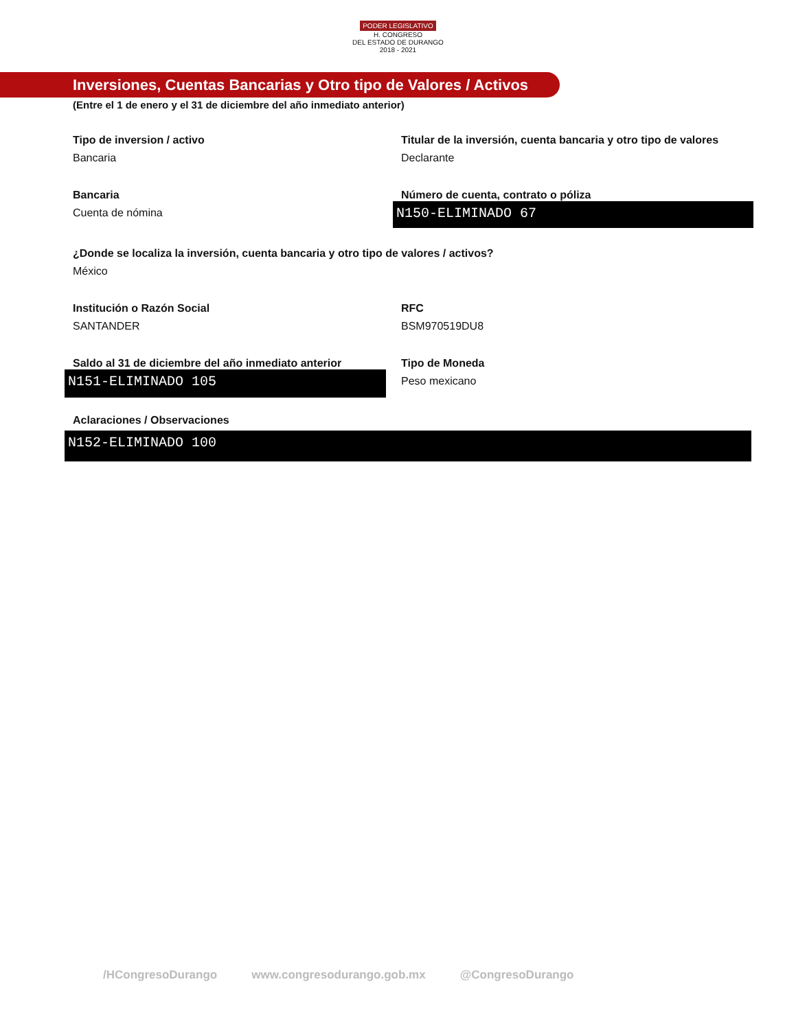PODER LEGISLATIVO
H. CONGRESO
DEL ESTADO DE DURANGO
2018 - 2021
Inversiones, Cuentas Bancarias y Otro tipo de Valores / Activos
(Entre el 1 de enero y el 31 de diciembre del año inmediato anterior)
Tipo de inversion / activo
Bancaria
Titular de la inversión, cuenta bancaria y otro tipo de valores
Declarante
Bancaria
Cuenta de nómina
Número de cuenta, contrato o póliza
N150-ELIMINADO 67
¿Donde se localiza la inversión, cuenta bancaria y otro tipo de valores / activos?
México
Institución o Razón Social
SANTANDER
RFC
BSM970519DU8
Saldo al 31 de diciembre del año inmediato anterior
N151-ELIMINADO 105
Tipo de Moneda
Peso mexicano
Aclaraciones / Observaciones
N152-ELIMINADO 100
/HCongresoDurango www.congresodurango.gob.mx @CongresoDurango